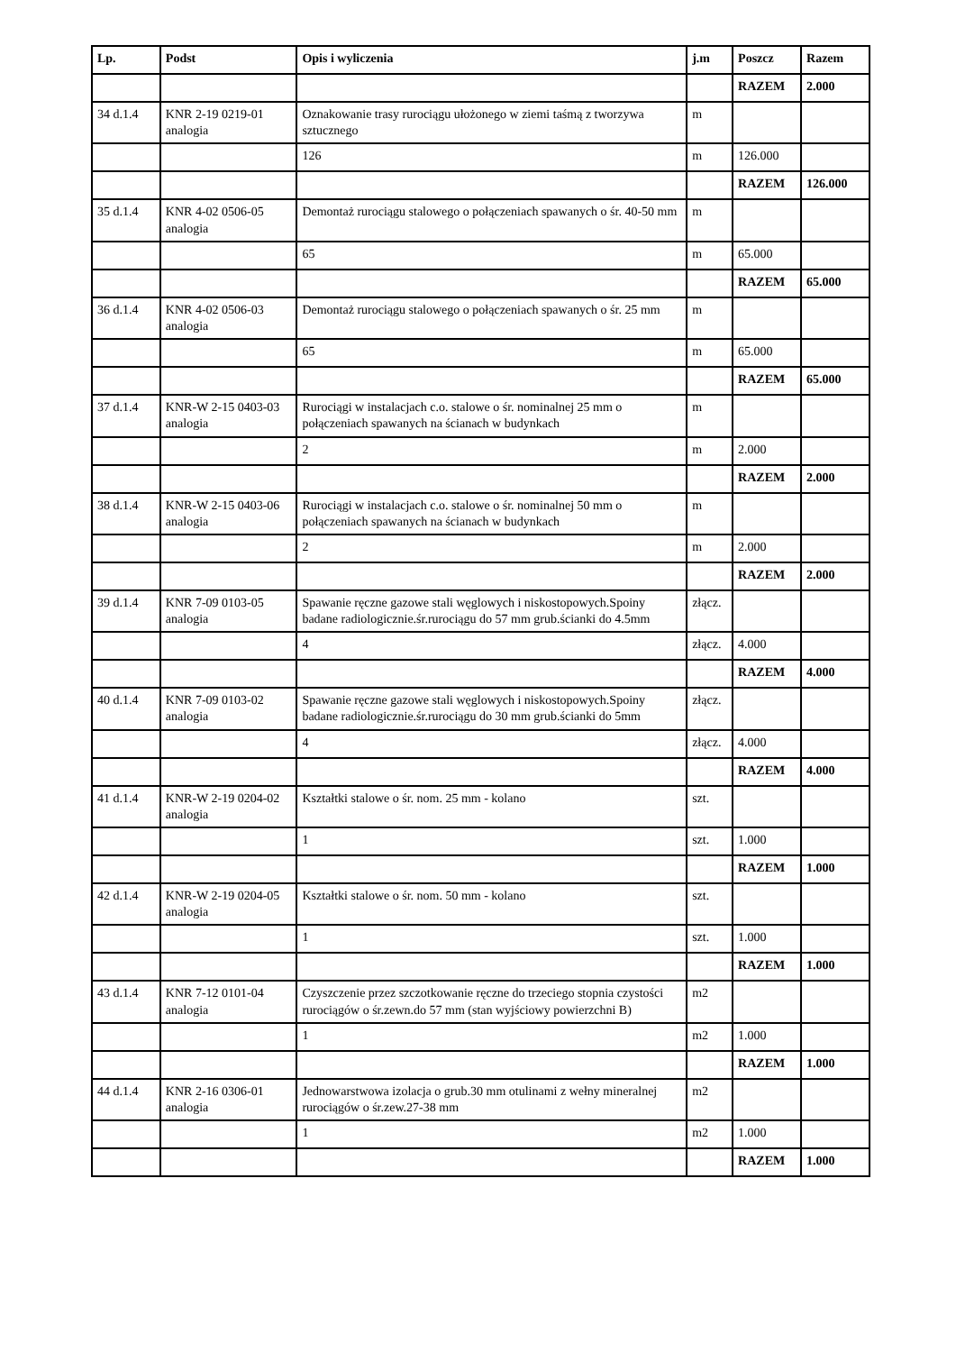| Lp. | Podst | Opis i wyliczenia | j.m | Poszcz | Razem |
| --- | --- | --- | --- | --- | --- |
| | | | | RAZEM | 2.000 |
| 34 d.1.4 | KNR 2-19 0219-01 analogia | Oznakowanie trasy rurociągu ułożonego w ziemi taśmą z tworzywa sztucznego | m | | |
| | | 126 | m | 126.000 | |
| | | | | RAZEM | 126.000 |
| 35 d.1.4 | KNR 4-02 0506-05 analogia | Demontaż rurociągu stalowego o połączeniach spawanych o śr. 40-50 mm | m | | |
| | | 65 | m | 65.000 | |
| | | | | RAZEM | 65.000 |
| 36 d.1.4 | KNR 4-02 0506-03 analogia | Demontaż rurociągu stalowego o połączeniach spawanych o śr. 25 mm | m | | |
| | | 65 | m | 65.000 | |
| | | | | RAZEM | 65.000 |
| 37 d.1.4 | KNR-W 2-15 0403-03 analogia | Rurociągi w instalacjach c.o. stalowe o śr. nominalnej 25 mm o połączeniach spawanych na ścianach w budynkach | m | | |
| | | 2 | m | 2.000 | |
| | | | | RAZEM | 2.000 |
| 38 d.1.4 | KNR-W 2-15 0403-06 analogia | Rurociągi w instalacjach c.o. stalowe o śr. nominalnej 50 mm o połączeniach spawanych na ścianach w budynkach | m | | |
| | | 2 | m | 2.000 | |
| | | | | RAZEM | 2.000 |
| 39 d.1.4 | KNR 7-09 0103-05 analogia | Spawanie ręczne gazowe stali węglowych i niskostopowych.Spoiny badane radiologicznie.śr.rurociągu do 57 mm grub.ścianki do 4.5mm | złącz. | | |
| | | 4 | złącz. | 4.000 | |
| | | | | RAZEM | 4.000 |
| 40 d.1.4 | KNR 7-09 0103-02 analogia | Spawanie ręczne gazowe stali węglowych i niskostopowych.Spoiny badane radiologicznie.śr.rurociągu do 30 mm grub.ścianki do 5mm | złącz. | | |
| | | 4 | złącz. | 4.000 | |
| | | | | RAZEM | 4.000 |
| 41 d.1.4 | KNR-W 2-19 0204-02 analogia | Kształtki stalowe o śr. nom. 25 mm - kolano | szt. | | |
| | | 1 | szt. | 1.000 | |
| | | | | RAZEM | 1.000 |
| 42 d.1.4 | KNR-W 2-19 0204-05 analogia | Kształtki stalowe o śr. nom. 50 mm - kolano | szt. | | |
| | | 1 | szt. | 1.000 | |
| | | | | RAZEM | 1.000 |
| 43 d.1.4 | KNR 7-12 0101-04 analogia | Czyszczenie przez szczotkowanie ręczne do trzeciego stopnia czystości rurociągów o śr.zewn.do 57 mm (stan wyjściowy powierzchni B) | m2 | | |
| | | 1 | m2 | 1.000 | |
| | | | | RAZEM | 1.000 |
| 44 d.1.4 | KNR 2-16 0306-01 analogia | Jednowarstwowa izolacja o grub.30 mm otulinami z wełny mineralnej rurociągów o śr.zew.27-38 mm | m2 | | |
| | | 1 | m2 | 1.000 | |
| | | | | RAZEM | 1.000 |